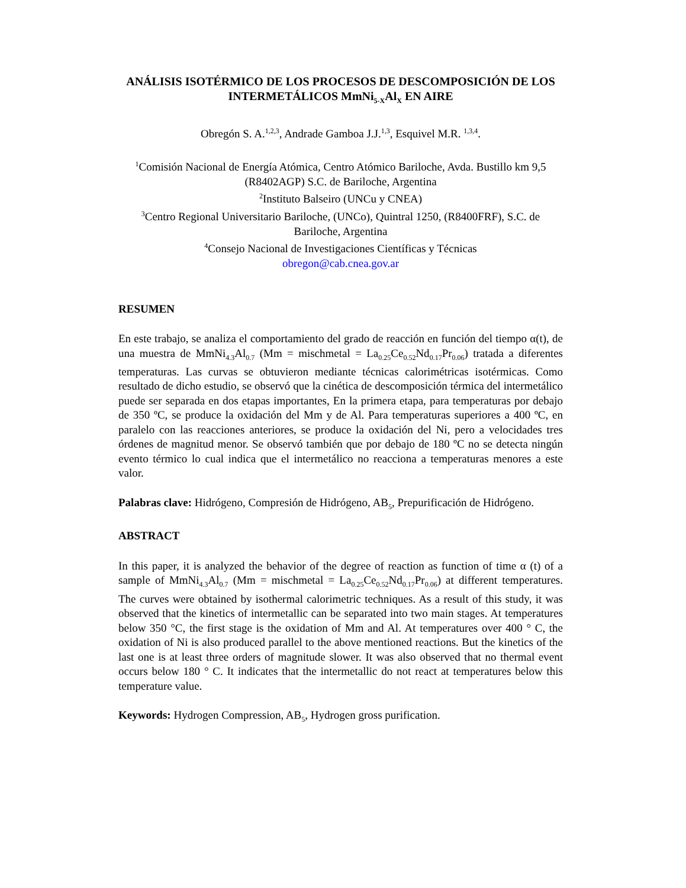ANÁLISIS ISOTÉRMICO DE LOS PROCESOS DE DESCOMPOSICIÓN DE LOS INTERMETÁLICOS MmNi<sub>5-X</sub>Al<sub>X</sub> EN AIRE
Obregón S. A.<sup>1,2,3</sup>, Andrade Gamboa J.J.<sup>1,3</sup>, Esquivel M.R. <sup>1,3,4</sup>.
<sup>1</sup> Comisión Nacional de Energía Atómica, Centro Atómico Bariloche, Avda. Bustillo km 9,5 (R8402AGP) S.C. de Bariloche, Argentina
<sup>2</sup> Instituto Balseiro (UNCu y CNEA)
<sup>3</sup> Centro Regional Universitario Bariloche, (UNCo), Quintral 1250, (R8400FRF), S.C. de Bariloche, Argentina
<sup>4</sup> Consejo Nacional de Investigaciones Científicas y Técnicas
obregon@cab.cnea.gov.ar
RESUMEN
En este trabajo, se analiza el comportamiento del grado de reacción en función del tiempo α(t), de una muestra de MmNi<sub>4.3</sub>Al<sub>0.7</sub> (Mm = mischmetal = La<sub>0.25</sub>Ce<sub>0.52</sub>Nd<sub>0.17</sub>Pr<sub>0.06</sub>) tratada a diferentes temperaturas. Las curvas se obtuvieron mediante técnicas calorimétricas isotérmicas. Como resultado de dicho estudio, se observó que la cinética de descomposición térmica del intermetálico puede ser separada en dos etapas importantes, En la primera etapa, para temperaturas por debajo de 350 ºC, se produce la oxidación del Mm y de Al. Para temperaturas superiores a 400 ºC, en paralelo con las reacciones anteriores, se produce la oxidación del Ni, pero a velocidades tres órdenes de magnitud menor. Se observó también que por debajo de 180 ºC no se detecta ningún evento térmico lo cual indica que el intermetálico no reacciona a temperaturas menores a este valor.
Palabras clave: Hidrógeno, Compresión de Hidrógeno, AB<sub>5</sub>, Prepurificación de Hidrógeno.
ABSTRACT
In this paper, it is analyzed the behavior of the degree of reaction as function of time α (t) of a sample of MmNi<sub>4.3</sub>Al<sub>0.7</sub> (Mm = mischmetal = La<sub>0.25</sub>Ce<sub>0.52</sub>Nd<sub>0.17</sub>Pr<sub>0.06</sub>) at different temperatures. The curves were obtained by isothermal calorimetric techniques. As a result of this study, it was observed that the kinetics of intermetallic can be separated into two main stages. At temperatures below 350 °C, the first stage is the oxidation of Mm and Al. At temperatures over 400 ° C, the oxidation of Ni is also produced parallel to the above mentioned reactions. But the kinetics of the last one is at least three orders of magnitude slower. It was also observed that no thermal event occurs below 180 ° C. It indicates that the intermetallic do not react at temperatures below this temperature value.
Keywords: Hydrogen Compression, AB<sub>5</sub>, Hydrogen gross purification.